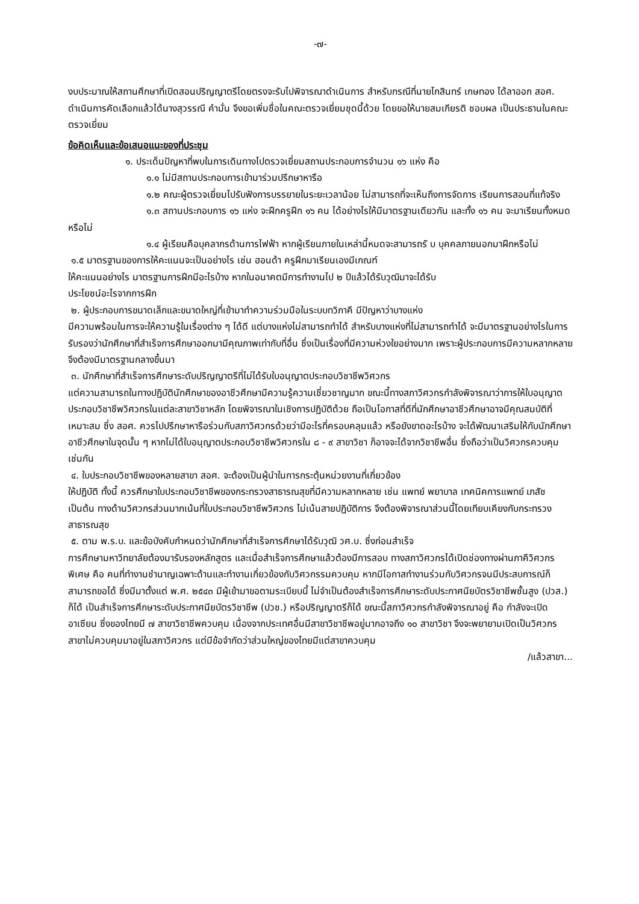-๗-
งบประมาณให้สถานศึกษาที่เปิดสอนปริญญาตรีโดยตรงจะรับไปพิจารณาดำเนินการ สำหรับกรณีที่นายโกสินทร์ เกษทอง ได้ลาออก สอศ. ดำเนินการคัดเลือกแล้วได้นางสุวรรณี คำมั่น จึงขอเพิ่มชื่อในคณะตรวจเยี่ยมชุดนี้ด้วย โดยขอให้นายสมเกียรติ ชอบผล เป็นประธานในคณะตรวจเยี่ยม
ข้อคิดเห็นและข้อเสนอแนะของที่ประชุม
๑. ประเด็นปัญหาที่พบในการเดินทางไปตรวจเยี่ยมสถานประกอบการจำนวน ๑๖ แห่ง คือ
๑.๑ ไม่มีสถานประกอบการเข้ามาร่วมปรึกษาหารือ
๑.๒ คณะผู้ตรวจเยี่ยมไปรับฟังการบรรยายในระยะเวลาน้อย ไม่สามารถที่จะเห็นถึงการจัดการ เรียนการสอนที่แท้จริง
๑.๓ สถานประกอบการ ๑๖ แห่ง จะฝึกครูฝึก ๑๖ คน ได้อย่างไรให้มีมาตรฐานเดียวกัน และทั้ง ๑๖ คน จะมาเรียนทั้งหมดหรือไม่
๑.๔ ผู้เรียนคือบุคลากรด้านการไฟฟ้า หากผู้เรียนภายในเหล่านี้หมดจะสามารถรั บ บุคคลภายนอกมาฝึกหรือไม่
๑.๕ มาตรฐานของการให้คะแนนจะเป็นอย่างไร เช่น ฮอนด้า ครูฝึกมาเรียนเองมีเกณฑ์
ให้คะแนนอย่างไร มาตรฐานการฝึกมีอะไรบ้าง หากในอนาคตมีการทำงานไป ๒ ปีแล้วได้รับวุฒิมาจะได้รับ
ประโยชน์อะไรจากการฝึก
๒. ผู้ประกอบการขนาดเล็กและขนาดใหญ่ที่เข้ามาทำความร่วมมือในระบบทวิภาคี มีปัญหาว่าบางแห่ง
มีความพร้อมในการจะให้ความรู้ในเรื่องต่าง ๆ ได้ดี แต่บางแห่งไม่สามารถทำได้ สำหรับบางแห่งที่ไม่สามารถทำได้ จะมีมาตรฐานอย่างไรในการรับรองว่านักศึกษาที่สำเร็จการศึกษาออกมามีคุณภาพเท่ากับที่อื่น ซึ่งเป็นเรื่องที่มีความห่วงใยอย่างมาก เพราะผู้ประกอบการมีความหลากหลาย จึงต้องมีมาตรฐานกลางขึ้นมา
๓. นักศึกษาที่สำเร็จการศึกษาระดับปริญญาตรีที่ไม่ได้รับใบอนุญาตประกอบวิชาชีพวิศวกร
แต่ความสามารถในทางปฏิบัตินักศึกษาของอาชีวศึกษามีความรู้ความเชี่ยวชาญมาก ขณะนี้ทางสภาวิศวกรกำลังพิจารณาว่าการให้ใบอนุญาตประกอบวิชาชีพวิศวกรในแต่ละสาขาวิชาหลัก โดยพิจารณาในเชิงการปฏิบัติด้วย ถือเป็นโอกาสที่ดีที่นักศึกษาอาชีวศึกษาอาจมีคุณสมบัติที่เหมาะสม ซึ่ง สอศ. ควรไปปรึกษาหารือร่วมกับสภาวิศวกรด้วยว่ามีอะไรที่ครอบคลุมแล้ว หรือยังขาดอะไรบ้าง จะได้พัฒนาเสริมให้กับนักศึกษาอาชีวศึกษาในจุดนั้น ๆ หากไม่ได้ใบอนุญาตประกอบวิชาชีพวิศวกรใน ๘ - ๙ สาขาวิชา ก็อาจจะได้จากวิชาชีพอื่น ซึ่งถือว่าเป็นวิศวกรควบคุมเช่นกัน
๔. ใบประกอบวิชาชีพของหลายสาขา สอศ. จะต้องเป็นผู้นำในการกระตุ้นหน่วยงานที่เกี่ยวข้อง
ให้ปฏิบัติ ทั้งนี้ ควรศึกษาใบประกอบวิชาชีพของกระทรวงสาธารณสุขที่มีความหลากหลาย เช่น แพทย์ พยาบาล เทคนิคการแพทย์ เภสัช เป็นต้น ทางด้านวิศวกรส่วนมากเน้นที่ใบประกอบวิชาชีพวิศวกร ไม่เน้นสายปฏิบัติการ จึงต้องพิจารณาส่วนนี้โดยเทียบเคียงกับกระทรวงสาธารณสุข
๕. ตาม พ.ร.บ. และข้อบังคับกำหนดว่านักศึกษาที่สำเร็จการศึกษาได้รับวุฒิ วศ.บ. ซึ่งก่อนสำเร็จ
การศึกษามหาวิทยาลัยต้องมารับรองหลักสูตร และเมื่อสำเร็จการศึกษาแล้วต้องมีการสอบ ทางสภาวิศวกรได้เปิดช่องทางผ่านภาคีวิศวกรพิเศษ คือ คนที่ทำงานชำนาญเฉพาะด้านและทำงานเกี่ยวข้องกับวิศวกรรมควบคุม หากมีโอกาสทำงานร่วมกับวิศวกรจนมีประสบการณ์ก็สามารถขอได้ ซึ่งมีมาตั้งแต่ พ.ศ. ๒๕๔๓ มีผู้เข้ามาขอตามระเบียบนี้ ไม่จำเป็นต้องสำเร็จการศึกษาระดับประกาศนียบัตรวิชาชีพชั้นสูง (ปวส.) ก็ได้ เป็นสำเร็จการศึกษาระดับประกาศนียบัตรวิชาชีพ (ปวช.) หรือปริญญาตรีก็ได้ ขณะนี้สภาวิศวกรกำลังพิจารณาอยู่ คือ กำลังจะเปิดอาเซียน ซึ่งของไทยมี ๗ สาขาวิชาชีพควบคุม เนื่องจากประเทศอื่นมีสาขาวิชาชีพอยู่มากอาจถึง ๑๐ สาขาวิชา จึงจะพยายามเปิดเป็นวิศวกรสาขาไม่ควบคุมมาอยู่ในสภาวิศวกร แต่มีข้อจำกัดว่าส่วนใหญ่ของไทยมีแต่สาขาควบคุม
/แล้วสาขา...